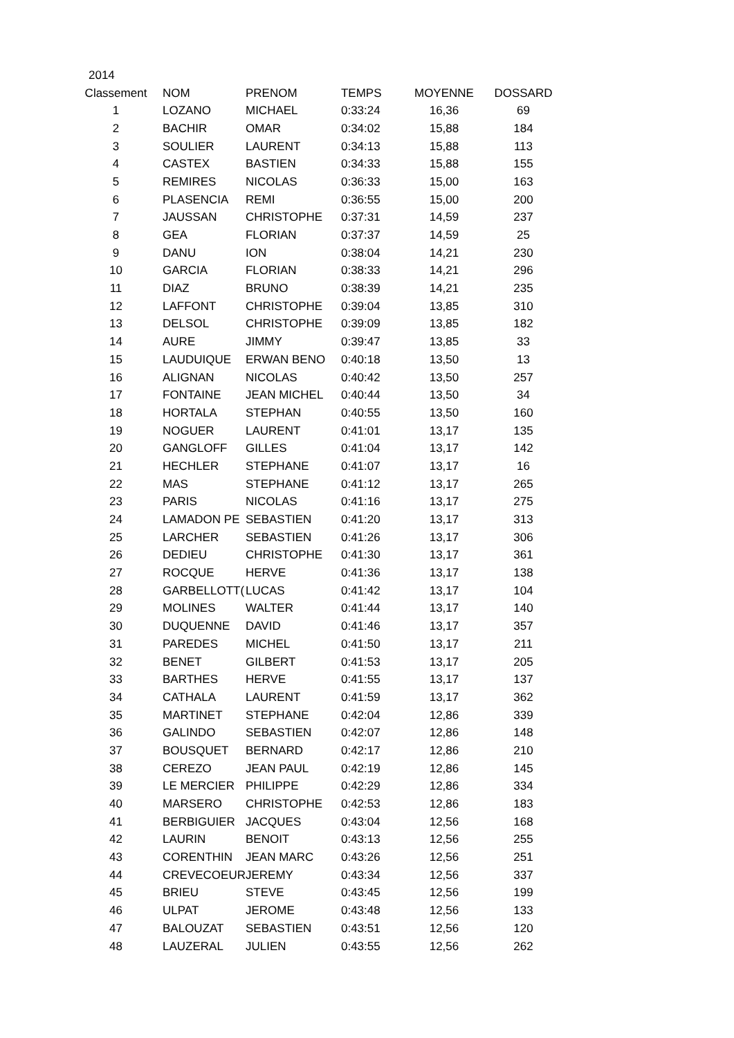| 2014 | | | | | |
| Classement | NOM | PRENOM | TEMPS | MOYENNE | DOSSARD |
| 1 | LOZANO | MICHAEL | 0:33:24 | 16,36 | 69 |
| 2 | BACHIR | OMAR | 0:34:02 | 15,88 | 184 |
| 3 | SOULIER | LAURENT | 0:34:13 | 15,88 | 113 |
| 4 | CASTEX | BASTIEN | 0:34:33 | 15,88 | 155 |
| 5 | REMIRES | NICOLAS | 0:36:33 | 15,00 | 163 |
| 6 | PLASENCIA | REMI | 0:36:55 | 15,00 | 200 |
| 7 | JAUSSAN | CHRISTOPHE | 0:37:31 | 14,59 | 237 |
| 8 | GEA | FLORIAN | 0:37:37 | 14,59 | 25 |
| 9 | DANU | ION | 0:38:04 | 14,21 | 230 |
| 10 | GARCIA | FLORIAN | 0:38:33 | 14,21 | 296 |
| 11 | DIAZ | BRUNO | 0:38:39 | 14,21 | 235 |
| 12 | LAFFONT | CHRISTOPHE | 0:39:04 | 13,85 | 310 |
| 13 | DELSOL | CHRISTOPHE | 0:39:09 | 13,85 | 182 |
| 14 | AURE | JIMMY | 0:39:47 | 13,85 | 33 |
| 15 | LAUDUIQUE | ERWAN BENO | 0:40:18 | 13,50 | 13 |
| 16 | ALIGNAN | NICOLAS | 0:40:42 | 13,50 | 257 |
| 17 | FONTAINE | JEAN MICHEL | 0:40:44 | 13,50 | 34 |
| 18 | HORTALA | STEPHAN | 0:40:55 | 13,50 | 160 |
| 19 | NOGUER | LAURENT | 0:41:01 | 13,17 | 135 |
| 20 | GANGLOFF | GILLES | 0:41:04 | 13,17 | 142 |
| 21 | HECHLER | STEPHANE | 0:41:07 | 13,17 | 16 |
| 22 | MAS | STEPHANE | 0:41:12 | 13,17 | 265 |
| 23 | PARIS | NICOLAS | 0:41:16 | 13,17 | 275 |
| 24 | LAMADON PE | SEBASTIEN | 0:41:20 | 13,17 | 313 |
| 25 | LARCHER | SEBASTIEN | 0:41:26 | 13,17 | 306 |
| 26 | DEDIEU | CHRISTOPHE | 0:41:30 | 13,17 | 361 |
| 27 | ROCQUE | HERVE | 0:41:36 | 13,17 | 138 |
| 28 | GARBELLOTT( | LUCAS | 0:41:42 | 13,17 | 104 |
| 29 | MOLINES | WALTER | 0:41:44 | 13,17 | 140 |
| 30 | DUQUENNE | DAVID | 0:41:46 | 13,17 | 357 |
| 31 | PAREDES | MICHEL | 0:41:50 | 13,17 | 211 |
| 32 | BENET | GILBERT | 0:41:53 | 13,17 | 205 |
| 33 | BARTHES | HERVE | 0:41:55 | 13,17 | 137 |
| 34 | CATHALA | LAURENT | 0:41:59 | 13,17 | 362 |
| 35 | MARTINET | STEPHANE | 0:42:04 | 12,86 | 339 |
| 36 | GALINDO | SEBASTIEN | 0:42:07 | 12,86 | 148 |
| 37 | BOUSQUET | BERNARD | 0:42:17 | 12,86 | 210 |
| 38 | CEREZO | JEAN PAUL | 0:42:19 | 12,86 | 145 |
| 39 | LE MERCIER | PHILIPPE | 0:42:29 | 12,86 | 334 |
| 40 | MARSERO | CHRISTOPHE | 0:42:53 | 12,86 | 183 |
| 41 | BERBIGUIER | JACQUES | 0:43:04 | 12,56 | 168 |
| 42 | LAURIN | BENOIT | 0:43:13 | 12,56 | 255 |
| 43 | CORENTHIN | JEAN MARC | 0:43:26 | 12,56 | 251 |
| 44 | CREVECOEUR | JEREMY | 0:43:34 | 12,56 | 337 |
| 45 | BRIEU | STEVE | 0:43:45 | 12,56 | 199 |
| 46 | ULPAT | JEROME | 0:43:48 | 12,56 | 133 |
| 47 | BALOUZAT | SEBASTIEN | 0:43:51 | 12,56 | 120 |
| 48 | LAUZERAL | JULIEN | 0:43:55 | 12,56 | 262 |